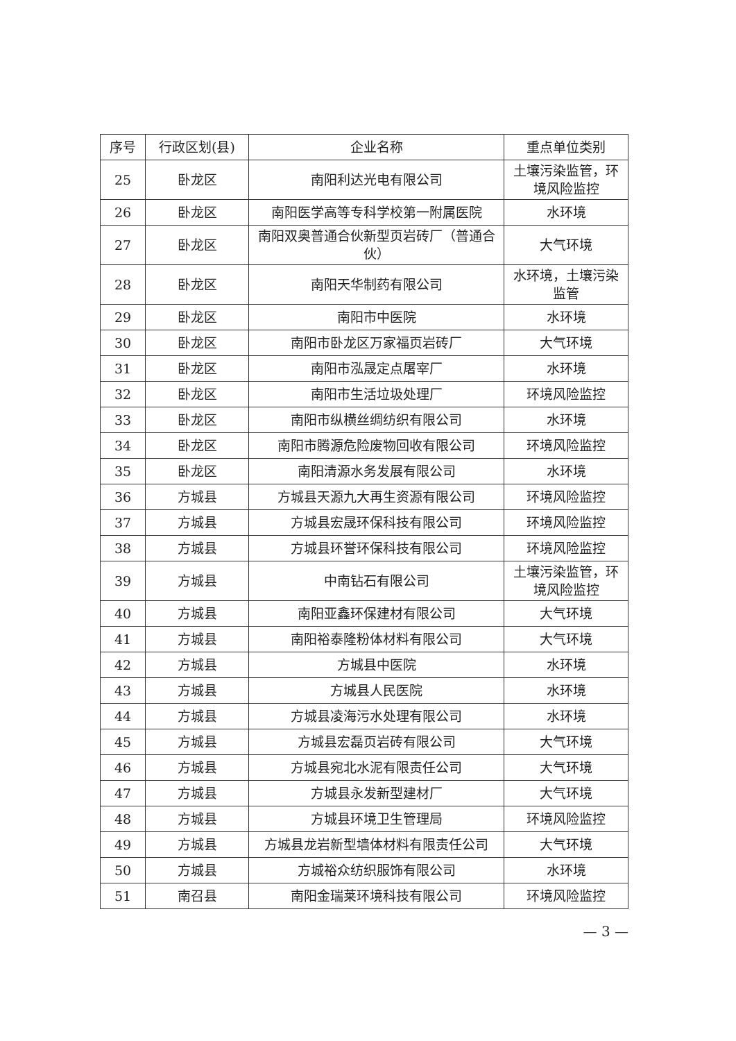| 序号 | 行政区划(县) | 企业名称 | 重点单位类别 |
| --- | --- | --- | --- |
| 25 | 卧龙区 | 南阳利达光电有限公司 | 土壤污染监管，环境风险监控 |
| 26 | 卧龙区 | 南阳医学高等专科学校第一附属医院 | 水环境 |
| 27 | 卧龙区 | 南阳双奥普通合伙新型页岩砖厂（普通合伙） | 大气环境 |
| 28 | 卧龙区 | 南阳天华制药有限公司 | 水环境，土壤污染监管 |
| 29 | 卧龙区 | 南阳市中医院 | 水环境 |
| 30 | 卧龙区 | 南阳市卧龙区万家福页岩砖厂 | 大气环境 |
| 31 | 卧龙区 | 南阳市泓晟定点屠宰厂 | 水环境 |
| 32 | 卧龙区 | 南阳市生活垃圾处理厂 | 环境风险监控 |
| 33 | 卧龙区 | 南阳市纵横丝绸纺织有限公司 | 水环境 |
| 34 | 卧龙区 | 南阳市腾源危险废物回收有限公司 | 环境风险监控 |
| 35 | 卧龙区 | 南阳清源水务发展有限公司 | 水环境 |
| 36 | 方城县 | 方城县天源九大再生资源有限公司 | 环境风险监控 |
| 37 | 方城县 | 方城县宏晟环保科技有限公司 | 环境风险监控 |
| 38 | 方城县 | 方城县环誉环保科技有限公司 | 环境风险监控 |
| 39 | 方城县 | 中南钻石有限公司 | 土壤污染监管，环境风险监控 |
| 40 | 方城县 | 南阳亚鑫环保建材有限公司 | 大气环境 |
| 41 | 方城县 | 南阳裕泰隆粉体材料有限公司 | 大气环境 |
| 42 | 方城县 | 方城县中医院 | 水环境 |
| 43 | 方城县 | 方城县人民医院 | 水环境 |
| 44 | 方城县 | 方城县凌海污水处理有限公司 | 水环境 |
| 45 | 方城县 | 方城县宏磊页岩砖有限公司 | 大气环境 |
| 46 | 方城县 | 方城县宛北水泥有限责任公司 | 大气环境 |
| 47 | 方城县 | 方城县永发新型建材厂 | 大气环境 |
| 48 | 方城县 | 方城县环境卫生管理局 | 环境风险监控 |
| 49 | 方城县 | 方城县龙岩新型墙体材料有限责任公司 | 大气环境 |
| 50 | 方城县 | 方城裕众纺织服饰有限公司 | 水环境 |
| 51 | 南召县 | 南阳金瑞莱环境科技有限公司 | 环境风险监控 |
— 3 —